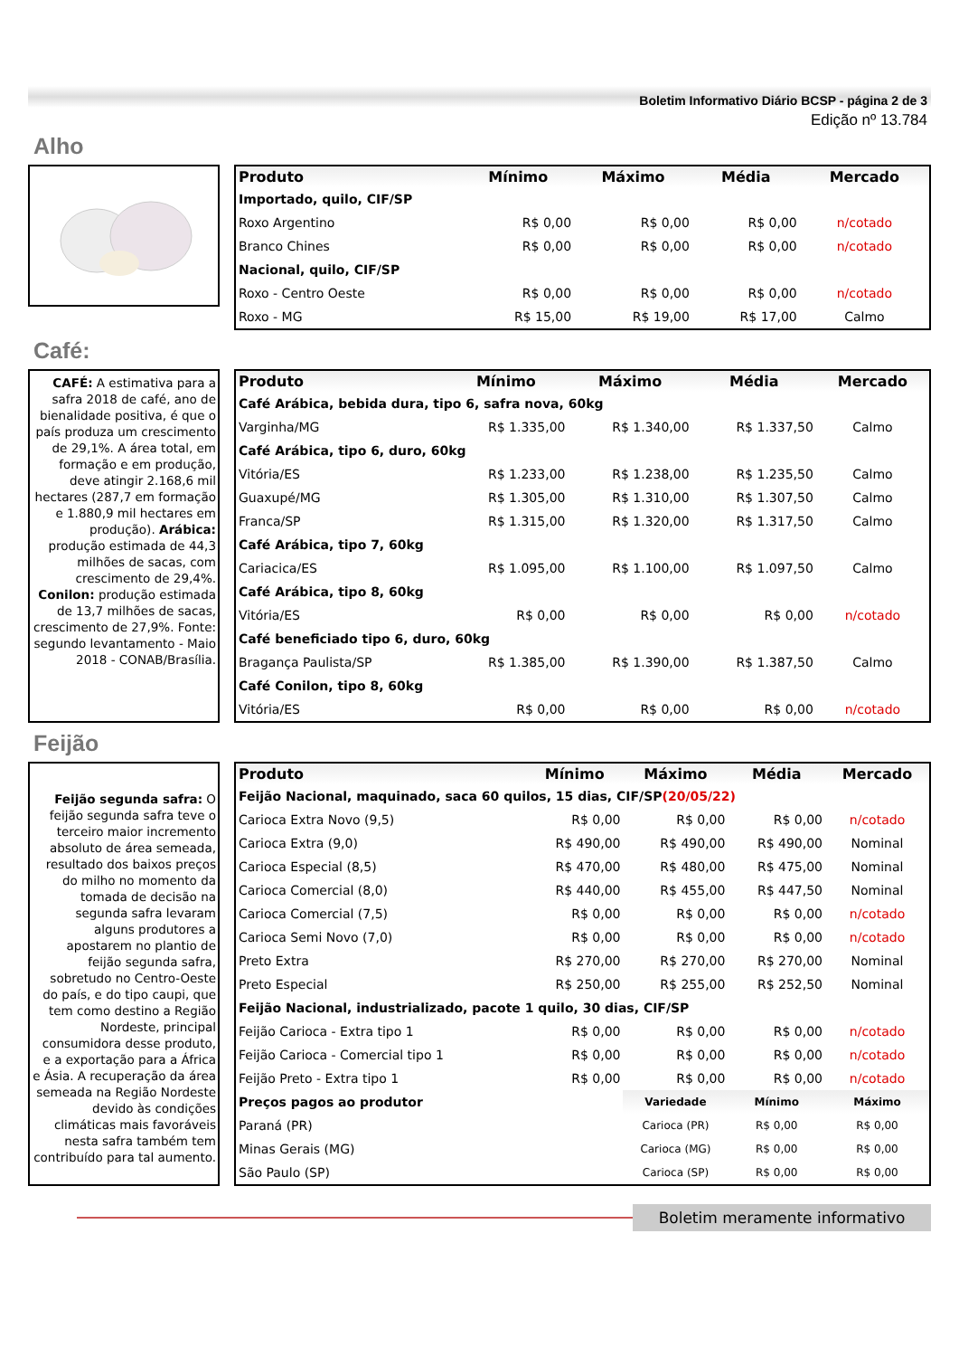Boletim Informativo Diário BCSP - página 2 de 3
Edição nº 13.784
Alho
| Produto | Mínimo | Máximo | Média | Mercado |
| --- | --- | --- | --- | --- |
| Importado, quilo, CIF/SP | | | | |
| Roxo Argentino | R$ 0,00 | R$ 0,00 | R$ 0,00 | n/cotado |
| Branco Chines | R$ 0,00 | R$ 0,00 | R$ 0,00 | n/cotado |
| Nacional, quilo, CIF/SP | | | | |
| Roxo - Centro Oeste | R$ 0,00 | R$ 0,00 | R$ 0,00 | n/cotado |
| Roxo - MG | R$ 15,00 | R$ 19,00 | R$ 17,00 | Calmo |
Café:
CAFÉ: A estimativa para a safra 2018 de café, ano de bienalidade positiva, é que o país produza um crescimento de 29,1%. A área total, em formação e em produção, deve atingir 2.168,6 mil hectares (287,7 em formação e 1.880,9 mil hectares em produção). Arábica: produção estimada de 44,3 milhões de sacas, com crescimento de 29,4%. Conilon: produção estimada de 13,7 milhões de sacas, crescimento de 27,9%. Fonte: segundo levantamento - Maio 2018 - CONAB/Brasília.
| Produto | Mínimo | Máximo | Média | Mercado |
| --- | --- | --- | --- | --- |
| Café Arábica, bebida dura, tipo 6, safra nova, 60kg | | | | |
| Varginha/MG | R$ 1.335,00 | R$ 1.340,00 | R$ 1.337,50 | Calmo |
| Café Arábica, tipo 6, duro, 60kg | | | | |
| Vitória/ES | R$ 1.233,00 | R$ 1.238,00 | R$ 1.235,50 | Calmo |
| Guaxupé/MG | R$ 1.305,00 | R$ 1.310,00 | R$ 1.307,50 | Calmo |
| Franca/SP | R$ 1.315,00 | R$ 1.320,00 | R$ 1.317,50 | Calmo |
| Café Arábica, tipo 7, 60kg | | | | |
| Cariacica/ES | R$ 1.095,00 | R$ 1.100,00 | R$ 1.097,50 | Calmo |
| Café Arábica, tipo 8, 60kg | | | | |
| Vitória/ES | R$ 0,00 | R$ 0,00 | R$ 0,00 | n/cotado |
| Café beneficiado tipo 6, duro, 60kg | | | | |
| Bragança Paulista/SP | R$ 1.385,00 | R$ 1.390,00 | R$ 1.387,50 | Calmo |
| Café Conilon, tipo 8, 60kg | | | | |
| Vitória/ES | R$ 0,00 | R$ 0,00 | R$ 0,00 | n/cotado |
Feijão
Feijão segunda safra: O feijão segunda safra teve o terceiro maior incremento absoluto de área semeada, resultado dos baixos preços do milho no momento da tomada de decisão na segunda safra levaram alguns produtores a apostarem no plantio de feijão segunda safra, sobretudo no Centro-Oeste do país, e do tipo caupi, que tem como destino a Região Nordeste, principal consumidora desse produto, e a exportação para a África e Ásia. A recuperação da área semeada na Região Nordeste devido às condições climáticas mais favoráveis nesta safra também tem contribuído para tal aumento.
| Produto | Mínimo | Máximo | Média | Mercado |
| --- | --- | --- | --- | --- |
| Feijão Nacional, maquinado, saca 60 quilos, 15 dias, CIF/SP (20/05/22) | | | | |
| Carioca Extra Novo (9,5) | R$ 0,00 | R$ 0,00 | R$ 0,00 | n/cotado |
| Carioca Extra (9,0) | R$ 490,00 | R$ 490,00 | R$ 490,00 | Nominal |
| Carioca Especial (8,5) | R$ 470,00 | R$ 480,00 | R$ 475,00 | Nominal |
| Carioca Comercial (8,0) | R$ 440,00 | R$ 455,00 | R$ 447,50 | Nominal |
| Carioca Comercial (7,5) | R$ 0,00 | R$ 0,00 | R$ 0,00 | n/cotado |
| Carioca Semi Novo (7,0) | R$ 0,00 | R$ 0,00 | R$ 0,00 | n/cotado |
| Preto Extra | R$ 270,00 | R$ 270,00 | R$ 270,00 | Nominal |
| Preto Especial | R$ 250,00 | R$ 255,00 | R$ 252,50 | Nominal |
| Feijão Nacional, industrializado, pacote 1 quilo, 30 dias, CIF/SP | | | | |
| Feijão Carioca - Extra tipo 1 | R$ 0,00 | R$ 0,00 | R$ 0,00 | n/cotado |
| Feijão Carioca - Comercial tipo 1 | R$ 0,00 | R$ 0,00 | R$ 0,00 | n/cotado |
| Feijão Preto - Extra tipo 1 | R$ 0,00 | R$ 0,00 | R$ 0,00 | n/cotado |
| Preços pagos ao produtor | | Variedade | Mínimo | Máximo |
| Paraná (PR) | | Carioca (PR) | R$ 0,00 | R$ 0,00 |
| Minas Gerais (MG) | | Carioca (MG) | R$ 0,00 | R$ 0,00 |
| São Paulo (SP) | | Carioca (SP) | R$ 0,00 | R$ 0,00 |
Boletim meramente informativo